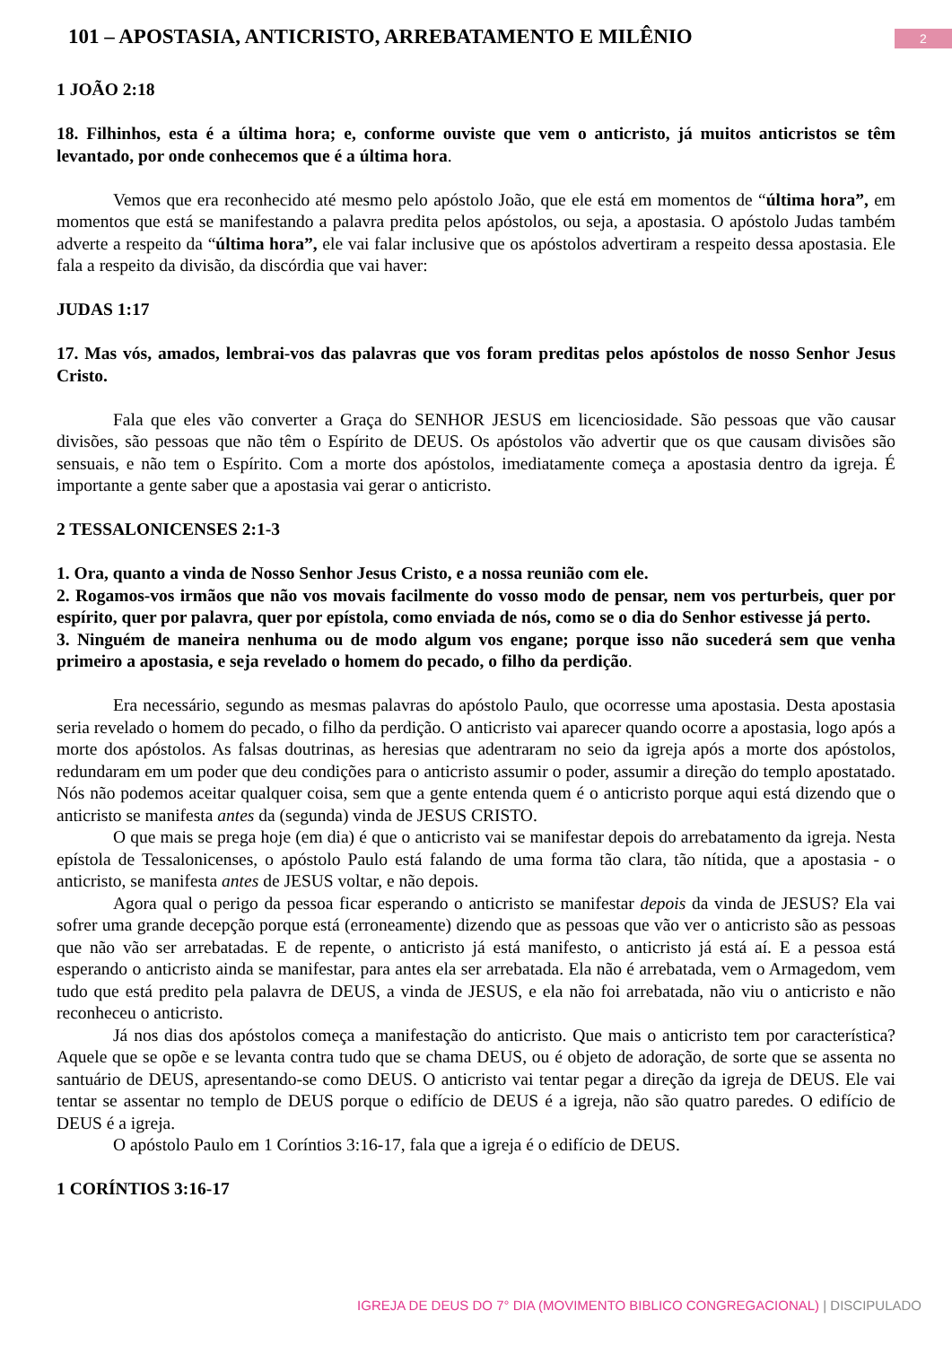101 – APOSTASIA, ANTICRISTO, ARREBATAMENTO E MILÊNIO
2
1 JOÃO 2:18
18. Filhinhos, esta é a última hora; e, conforme ouviste que vem o anticristo, já muitos anticristos se têm levantado, por onde conhecemos que é a última hora.
Vemos que era reconhecido até mesmo pelo apóstolo João, que ele está em momentos de “última hora”, em momentos que está se manifestando a palavra predita pelos apóstolos, ou seja, a apostasia. O apóstolo Judas também adverte a respeito da “última hora”, ele vai falar inclusive que os apóstolos advertiram a respeito dessa apostasia. Ele fala a respeito da divisão, da discórdia que vai haver:
JUDAS 1:17
17. Mas vós, amados, lembrai-vos das palavras que vos foram preditas pelos apóstolos de nosso Senhor Jesus Cristo.
Fala que eles vão converter a Graça do SENHOR JESUS em licenciosidade. São pessoas que vão causar divisões, são pessoas que não têm o Espírito de DEUS. Os apóstolos vão advertir que os que causam divisões são sensuais, e não tem o Espírito. Com a morte dos apóstolos, imediatamente começa a apostasia dentro da igreja. É importante a gente saber que a apostasia vai gerar o anticristo.
2 TESSALONICENSES 2:1-3
1. Ora, quanto a vinda de Nosso Senhor Jesus Cristo, e a nossa reunião com ele.
2. Rogamos-vos irmãos que não vos movais facilmente do vosso modo de pensar, nem vos perturbeis, quer por espírito, quer por palavra, quer por epístola, como enviada de nós, como se o dia do Senhor estivesse já perto.
3. Ninguém de maneira nenhuma ou de modo algum vos engane; porque isso não sucederá sem que venha primeiro a apostasia, e seja revelado o homem do pecado, o filho da perdição.
Era necessário, segundo as mesmas palavras do apóstolo Paulo, que ocorresse uma apostasia. Desta apostasia seria revelado o homem do pecado, o filho da perdição. O anticristo vai aparecer quando ocorre a apostasia, logo após a morte dos apóstolos. As falsas doutrinas, as heresias que adentraram no seio da igreja após a morte dos apóstolos, redundaram em um poder que deu condições para o anticristo assumir o poder, assumir a direção do templo apostatado. Nós não podemos aceitar qualquer coisa, sem que a gente entenda quem é o anticristo porque aqui está dizendo que o anticristo se manifesta antes da (segunda) vinda de JESUS CRISTO.
O que mais se prega hoje (em dia) é que o anticristo vai se manifestar depois do arrebatamento da igreja. Nesta epístola de Tessalonicenses, o apóstolo Paulo está falando de uma forma tão clara, tão nítida, que a apostasia - o anticristo, se manifesta antes de JESUS voltar, e não depois.
Agora qual o perigo da pessoa ficar esperando o anticristo se manifestar depois da vinda de JESUS? Ela vai sofrer uma grande decepção porque está (erroneamente) dizendo que as pessoas que vão ver o anticristo são as pessoas que não vão ser arrebatadas. E de repente, o anticristo já está manifesto, o anticristo já está aí. E a pessoa está esperando o anticristo ainda se manifestar, para antes ela ser arrebatada. Ela não é arrebatada, vem o Armagedom, vem tudo que está predito pela palavra de DEUS, a vinda de JESUS, e ela não foi arrebatada, não viu o anticristo e não reconheceu o anticristo.
Já nos dias dos apóstolos começa a manifestação do anticristo. Que mais o anticristo tem por característica? Aquele que se opõe e se levanta contra tudo que se chama DEUS, ou é objeto de adoração, de sorte que se assenta no santuário de DEUS, apresentando-se como DEUS. O anticristo vai tentar pegar a direção da igreja de DEUS. Ele vai tentar se assentar no templo de DEUS porque o edifício de DEUS é a igreja, não são quatro paredes. O edifício de DEUS é a igreja.
O apóstolo Paulo em 1 Coríntios 3:16-17, fala que a igreja é o edifício de DEUS.
1 CORÍNTIOS 3:16-17
IGREJA DE DEUS DO 7° DIA (MOVIMENTO BIBLICO CONGREGACIONAL) | DISCIPULADO